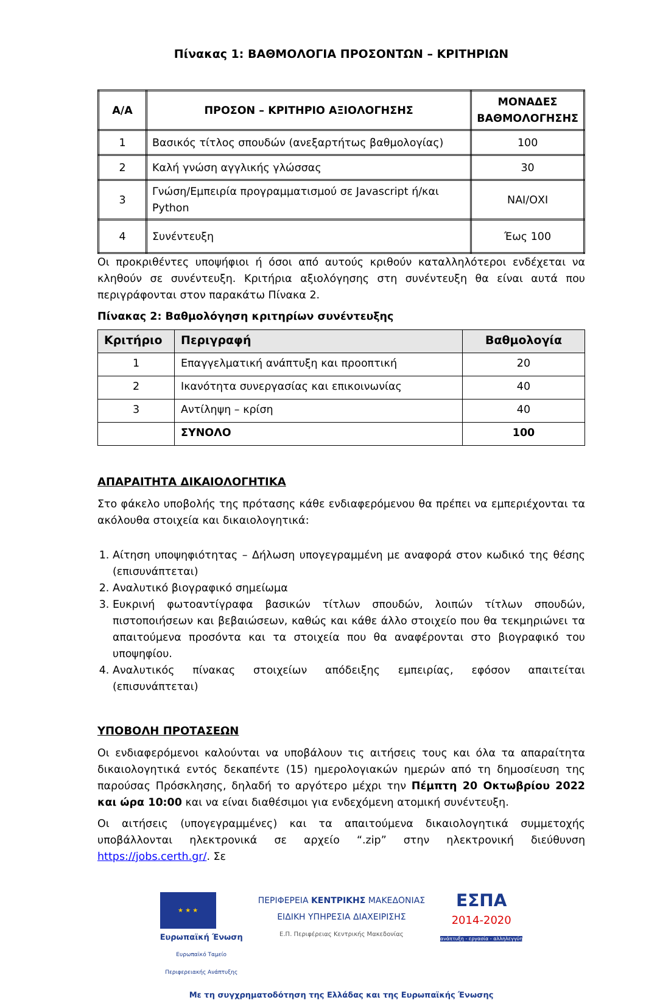Πίνακας 1: ΒΑΘΜΟΛΟΓΙΑ ΠΡΟΣΟΝΤΩΝ – ΚΡΙΤΗΡΙΩΝ
| Α/Α | ΠΡΟΣΟΝ – ΚΡΙΤΗΡΙΟ ΑΞΙΟΛΟΓΗΣΗΣ | ΜΟΝΑΔΕΣ ΒΑΘΜΟΛΟΓΗΣΗΣ |
| --- | --- | --- |
| 1 | Βασικός τίτλος σπουδών (ανεξαρτήτως βαθμολογίας) | 100 |
| 2 | Καλή γνώση αγγλικής γλώσσας | 30 |
| 3 | Γνώση/Εμπειρία προγραμματισμού σε Javascript ή/και Python | ΝΑΙ/ΟΧΙ |
| 4 | Συνέντευξη | Έως 100 |
Οι προκριθέντες υποψήφιοι ή όσοι από αυτούς κριθούν καταλληλότεροι ενδέχεται να κληθούν σε συνέντευξη. Κριτήρια αξιολόγησης στη συνέντευξη θα είναι αυτά που περιγράφονται στον παρακάτω Πίνακα 2.
Πίνακας 2: Βαθμολόγηση κριτηρίων συνέντευξης
| Κριτήριο | Περιγραφή | Βαθμολογία |
| --- | --- | --- |
| 1 | Επαγγελματική ανάπτυξη και προοπτική | 20 |
| 2 | Ικανότητα συνεργασίας και επικοινωνίας | 40 |
| 3 | Αντίληψη – κρίση | 40 |
| | ΣΥΝΟΛΟ | 100 |
ΑΠΑΡΑΙΤΗΤΑ ΔΙΚΑΙΟΛΟΓΗΤΙΚΑ
Στο φάκελο υποβολής της πρότασης κάθε ενδιαφερόμενου θα πρέπει να εμπεριέχονται τα ακόλουθα στοιχεία και δικαιολογητικά:
1. Αίτηση υποψηφιότητας – Δήλωση υπογεγραμμένη με αναφορά στον κωδικό της θέσης (επισυνάπτεται)
2. Αναλυτικό βιογραφικό σημείωμα
3. Ευκρινή φωτοαντίγραφα βασικών τίτλων σπουδών, λοιπών τίτλων σπουδών, πιστοποιήσεων και βεβαιώσεων, καθώς και κάθε άλλο στοιχείο που θα τεκμηριώνει τα απαιτούμενα προσόντα και τα στοιχεία που θα αναφέρονται στο βιογραφικό του υποψηφίου.
4. Αναλυτικός πίνακας στοιχείων απόδειξης εμπειρίας, εφόσον απαιτείται (επισυνάπτεται)
ΥΠΟΒΟΛΗ ΠΡΟΤΑΣΕΩΝ
Οι ενδιαφερόμενοι καλούνται να υποβάλουν τις αιτήσεις τους και όλα τα απαραίτητα δικαιολογητικά εντός δεκαπέντε (15) ημερολογιακών ημερών από τη δημοσίευση της παρούσας Πρόσκλησης, δηλαδή το αργότερο μέχρι την Πέμπτη 20 Οκτωβρίου 2022 και ώρα 10:00 και να είναι διαθέσιμοι για ενδεχόμενη ατομική συνέντευξη.
Οι αιτήσεις (υπογεγραμμένες) και τα απαιτούμενα δικαιολογητικά συμμετοχής υποβάλλονται ηλεκτρονικά σε αρχείο “.zip” στην ηλεκτρονική διεύθυνση https://jobs.certh.gr/. Σε
★ ★ ★
Ευρωπαϊκή Ένωση
Ευρωπαϊκό Ταμείο
Περιφερειακής Ανάπτυξης
ΠΕΡΙΦΕΡΕΙΑ ΚΕΝΤΡΙΚΗΣ ΜΑΚΕΔΟΝΙΑΣ
ΕΙΔΙΚΗ ΥΠΗΡΕΣΙΑ ΔΙΑΧΕΙΡΙΣΗΣ
Ε.Π. Περιφέρειας Κεντρικής Μακεδονίας
ΕΣΠΑ
2014-2020
ανάπτυξη - εργασία - αλληλεγγύη
Με τη συγχρηματοδότηση της Ελλάδας και της Ευρωπαϊκής Ένωσης